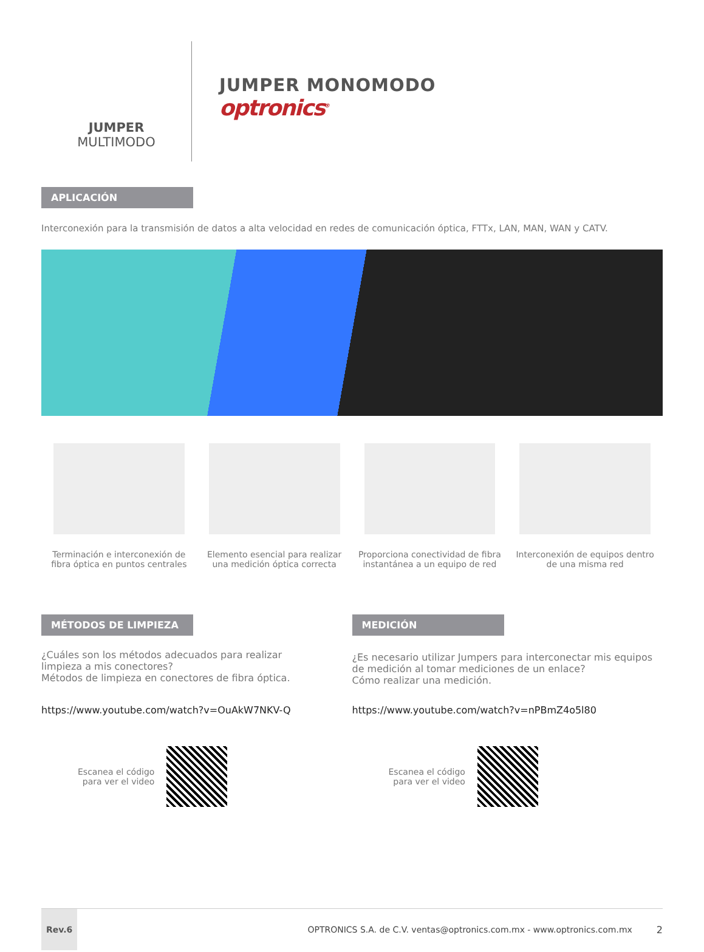JUMPER
MULTIMODO
JUMPER MONOMODO
optronics<sup>®</sup>
APLICACIÓN
Interconexión para la transmisión de datos a alta velocidad en redes de comunicación óptica, FTTx, LAN, MAN, WAN y CATV.
Terminación e interconexión de
fibra óptica en puntos centrales
Elemento esencial para realizar
una medición óptica correcta
Proporciona conectividad de fibra
instantánea a un equipo de red
Interconexión de equipos dentro
de una misma red
MÉTODOS DE LIMPIEZA
¿Cuáles son los métodos adecuados para realizar
limpieza a mis conectores?
Métodos de limpieza en conectores de fibra óptica.
https://www.youtube.com/watch?v=OuAkW7NKV-Q
Escanea el código
para ver el video
MEDICIÓN
¿Es necesario utilizar Jumpers para interconectar mis equipos
de medición al tomar mediciones de un enlace?
Cómo realizar una medición.
https://www.youtube.com/watch?v=nPBmZ4o5l80
Escanea el código
para ver el video
Rev.6 OPTRONICS S.A. de C.V. ventas@optronics.com.mx - www.optronics.com.mx 2